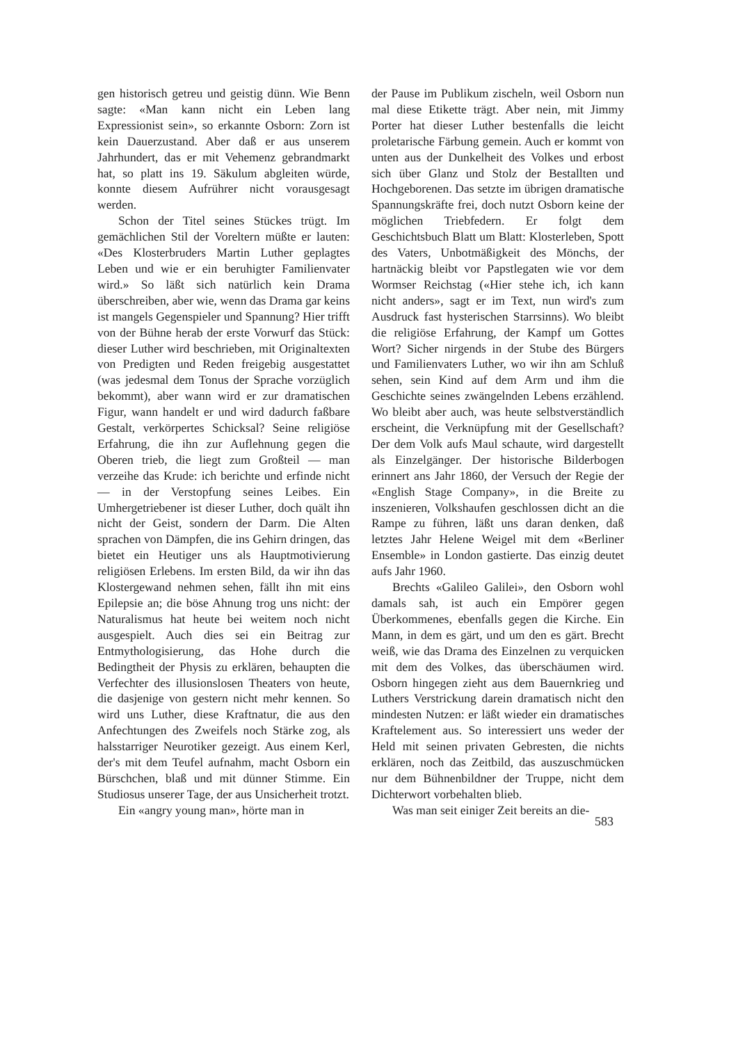gen historisch getreu und geistig dünn. Wie Benn sagte: «Man kann nicht ein Leben lang Expressionist sein», so erkannte Osborn: Zorn ist kein Dauerzustand. Aber daß er aus unserem Jahrhundert, das er mit Vehemenz gebrandmarkt hat, so platt ins 19. Säkulum abgleiten würde, konnte diesem Aufrührer nicht vorausgesagt werden.
Schon der Titel seines Stückes trügt. Im gemächlichen Stil der Voreltern müßte er lauten: «Des Klosterbruders Martin Luther geplagtes Leben und wie er ein beruhigter Familienvater wird.» So läßt sich natürlich kein Drama überschreiben, aber wie, wenn das Drama gar keins ist mangels Gegenspieler und Spannung? Hier trifft von der Bühne herab der erste Vorwurf das Stück: dieser Luther wird beschrieben, mit Originaltexten von Predigten und Reden freigebig ausgestattet (was jedesmal dem Tonus der Sprache vorzüglich bekommt), aber wann wird er zur dramatischen Figur, wann handelt er und wird dadurch faßbare Gestalt, verkörpertes Schicksal? Seine religiöse Erfahrung, die ihn zur Auflehnung gegen die Oberen trieb, die liegt zum Großteil — man verzeihe das Krude: ich berichte und erfinde nicht — in der Verstopfung seines Leibes. Ein Umhergetriebener ist dieser Luther, doch quält ihn nicht der Geist, sondern der Darm. Die Alten sprachen von Dämpfen, die ins Gehirn dringen, das bietet ein Heutiger uns als Hauptmotivierung religiösen Erlebens. Im ersten Bild, da wir ihn das Klostergewand nehmen sehen, fällt ihn mit eins Epilepsie an; die böse Ahnung trog uns nicht: der Naturalismus hat heute bei weitem noch nicht ausgespielt. Auch dies sei ein Beitrag zur Entmythologisierung, das Hohe durch die Bedingtheit der Physis zu erklären, behaupten die Verfechter des illusionslosen Theaters von heute, die dasjenige von gestern nicht mehr kennen. So wird uns Luther, diese Kraftnatur, die aus den Anfechtungen des Zweifels noch Stärke zog, als halsstarriger Neurotiker gezeigt. Aus einem Kerl, der's mit dem Teufel aufnahm, macht Osborn ein Bürschchen, blaß und mit dünner Stimme. Ein Studiosus unserer Tage, der aus Unsicherheit trotzt.
Ein «angry young man», hörte man in
der Pause im Publikum zischeln, weil Osborn nun mal diese Etikette trägt. Aber nein, mit Jimmy Porter hat dieser Luther bestenfalls die leicht proletarische Färbung gemein. Auch er kommt von unten aus der Dunkelheit des Volkes und erbost sich über Glanz und Stolz der Bestallten und Hochgeborenen. Das setzte im übrigen dramatische Spannungskräfte frei, doch nutzt Osborn keine der möglichen Triebfedern. Er folgt dem Geschichtsbuch Blatt um Blatt: Klosterleben, Spott des Vaters, Unbotmäßigkeit des Mönchs, der hartnäckig bleibt vor Papstlegaten wie vor dem Wormser Reichstag («Hier stehe ich, ich kann nicht anders», sagt er im Text, nun wird's zum Ausdruck fast hysterischen Starrsinns). Wo bleibt die religiöse Erfahrung, der Kampf um Gottes Wort? Sicher nirgends in der Stube des Bürgers und Familienvaters Luther, wo wir ihn am Schluß sehen, sein Kind auf dem Arm und ihm die Geschichte seines zwängelnden Lebens erzählend. Wo bleibt aber auch, was heute selbstverständlich erscheint, die Verknüpfung mit der Gesellschaft? Der dem Volk aufs Maul schaute, wird dargestellt als Einzelgänger. Der historische Bilderbogen erinnert ans Jahr 1860, der Versuch der Regie der «English Stage Company», in die Breite zu inszenieren, Volkshaufen geschlossen dicht an die Rampe zu führen, läßt uns daran denken, daß letztes Jahr Helene Weigel mit dem «Berliner Ensemble» in London gastierte. Das einzig deutet aufs Jahr 1960.
Brechts «Galileo Galilei», den Osborn wohl damals sah, ist auch ein Empörer gegen Überkommenes, ebenfalls gegen die Kirche. Ein Mann, in dem es gärt, und um den es gärt. Brecht weiß, wie das Drama des Einzelnen zu verquicken mit dem des Volkes, das überschäumen wird. Osborn hingegen zieht aus dem Bauernkrieg und Luthers Verstrickung darein dramatisch nicht den mindesten Nutzen: er läßt wieder ein dramatisches Kraftelement aus. So interessiert uns weder der Held mit seinen privaten Gebresten, die nichts erklären, noch das Zeitbild, das auszuschmücken nur dem Bühnenbildner der Truppe, nicht dem Dichterwort vorbehalten blieb.
Was man seit einiger Zeit bereits an die-
583